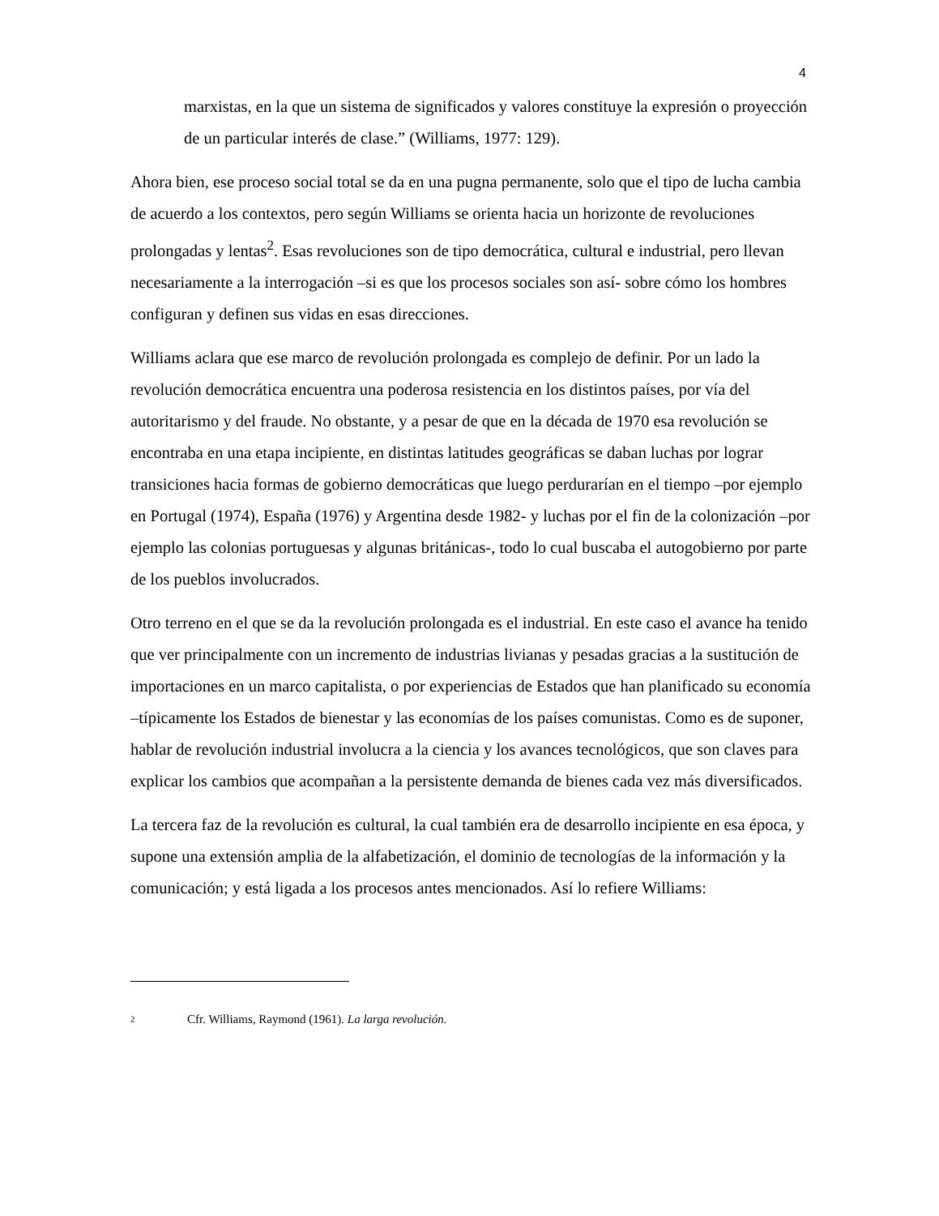4
marxistas, en la que un sistema de significados y valores constituye la expresión o proyección de un particular interés de clase.” (Williams, 1977: 129).
Ahora bien, ese proceso social total se da en una pugna permanente, solo que el tipo de lucha cambia de acuerdo a los contextos, pero según Williams se orienta hacia un horizonte de revoluciones prolongadas y lentas<sup>2</sup>. Esas revoluciones son de tipo democrática, cultural e industrial, pero llevan necesariamente a la interrogación –si es que los procesos sociales son así- sobre cómo los hombres configuran y definen sus vidas en esas direcciones.
Williams aclara que ese marco de revolución prolongada es complejo de definir. Por un lado la revolución democrática encuentra una poderosa resistencia en los distintos países, por vía del autoritarismo y del fraude. No obstante, y a pesar de que en la década de 1970 esa revolución se encontraba en una etapa incipiente, en distintas latitudes geográficas se daban luchas por lograr transiciones hacia formas de gobierno democráticas que luego perdurarían en el tiempo –por ejemplo en Portugal (1974), España (1976) y Argentina desde 1982- y luchas por el fin de la colonización –por ejemplo las colonias portuguesas y algunas británicas-, todo lo cual buscaba el autogobierno por parte de los pueblos involucrados.
Otro terreno en el que se da la revolución prolongada es el industrial. En este caso el avance ha tenido que ver principalmente con un incremento de industrias livianas y pesadas gracias a la sustitución de importaciones en un marco capitalista, o por experiencias de Estados que han planificado su economía –típicamente los Estados de bienestar y las economías de los países comunistas. Como es de suponer, hablar de revolución industrial involucra a la ciencia y los avances tecnológicos, que son claves para explicar los cambios que acompañan a la persistente demanda de bienes cada vez más diversificados.
La tercera faz de la revolución es cultural, la cual también era de desarrollo incipiente en esa época, y supone una extensión amplia de la alfabetización, el dominio de tecnologías de la información y la comunicación; y está ligada a los procesos antes mencionados. Así lo refiere Williams:
2 Cfr. Williams, Raymond (1961). La larga revolución.